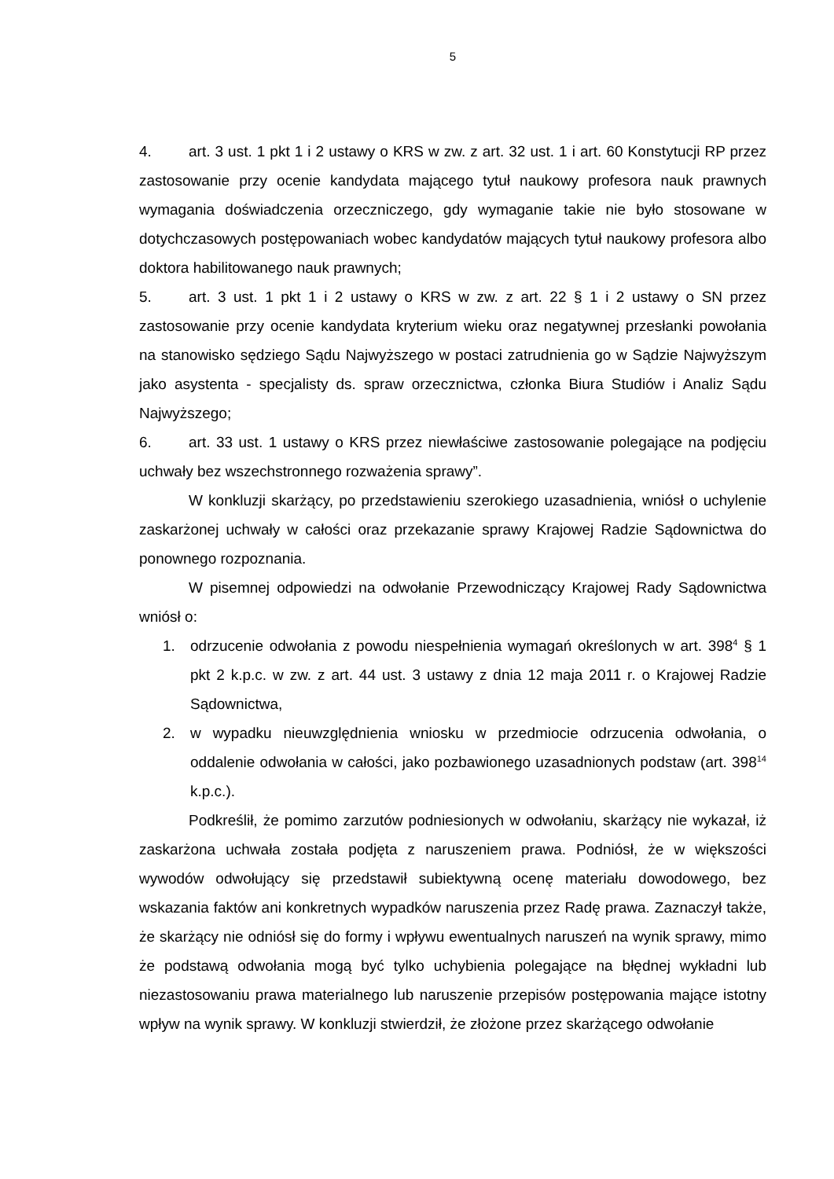5
4. art. 3 ust. 1 pkt 1 i 2 ustawy o KRS w zw. z art. 32 ust. 1 i art. 60 Konstytucji RP przez zastosowanie przy ocenie kandydata mającego tytuł naukowy profesora nauk prawnych wymagania doświadczenia orzeczniczego, gdy wymaganie takie nie było stosowane w dotychczasowych postępowaniach wobec kandydatów mających tytuł naukowy profesora albo doktora habilitowanego nauk prawnych;
5. art. 3 ust. 1 pkt 1 i 2 ustawy o KRS w zw. z art. 22 § 1 i 2 ustawy o SN przez zastosowanie przy ocenie kandydata kryterium wieku oraz negatywnej przesłanki powołania na stanowisko sędziego Sądu Najwyższego w postaci zatrudnienia go w Sądzie Najwyższym jako asystenta - specjalisty ds. spraw orzecznictwa, członka Biura Studiów i Analiz Sądu Najwyższego;
6. art. 33 ust. 1 ustawy o KRS przez niewłaściwe zastosowanie polegające na podjęciu uchwały bez wszechstronnego rozważenia sprawy”.
W konkluzji skarżący, po przedstawieniu szerokiego uzasadnienia, wniósł o uchylenie zaskarżonej uchwały w całości oraz przekazanie sprawy Krajowej Radzie Sądownictwa do ponownego rozpoznania.
W pisemnej odpowiedzi na odwołanie Przewodniczący Krajowej Rady Sądownictwa wniósł o:
1. odrzucenie odwołania z powodu niespełnienia wymagań określonych w art. 398<sup>4</sup> § 1 pkt 2 k.p.c. w zw. z art. 44 ust. 3 ustawy z dnia 12 maja 2011 r. o Krajowej Radzie Sądownictwa,
2. w wypadku nieuwzględnienia wniosku w przedmiocie odrzucenia odwołania, o oddalenie odwołania w całości, jako pozbawionego uzasadnionych podstaw (art. 398<sup>14</sup> k.p.c.).
Podkreślił, że pomimo zarzutów podniesionych w odwołaniu, skarżący nie wykazał, iż zaskarżona uchwała została podjęta z naruszeniem prawa. Podniósł, że w większości wywodów odwołujący się przedstawił subiektywną ocenę materiału dowodowego, bez wskazania faktów ani konkretnych wypadków naruszenia przez Radę prawa. Zaznaczył także, że skarżący nie odniósł się do formy i wpływu ewentualnych naruszeń na wynik sprawy, mimo że podstawą odwołania mogą być tylko uchybienia polegające na błędnej wykładni lub niezastosowaniu prawa materialnego lub naruszenie przepisów postępowania mające istotny wpływ na wynik sprawy. W konkluzji stwierdził, że złożone przez skarżącego odwołanie